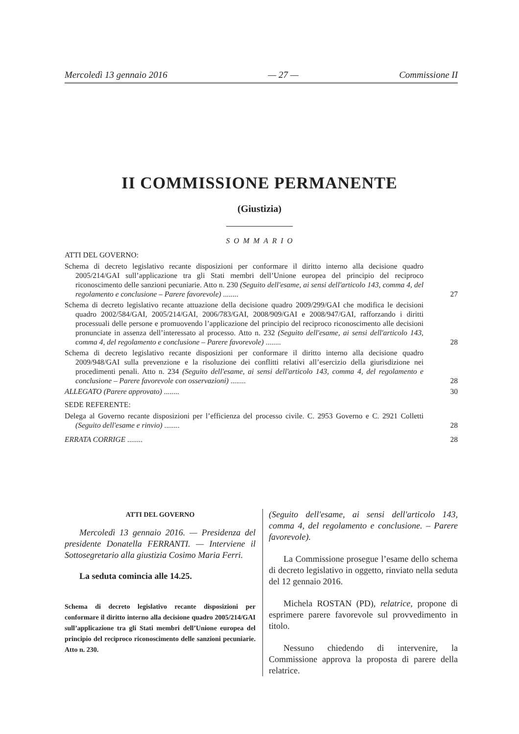Mercoledì 13 gennaio 2016 — 27 — Commissione II
II COMMISSIONE PERMANENTE
(Giustizia)
SOMMARIO
ATTI DEL GOVERNO:
Schema di decreto legislativo recante disposizioni per conformare il diritto interno alla decisione quadro 2005/214/GAI sull’applicazione tra gli Stati membri dell’Unione europea del principio del reciproco riconoscimento delle sanzioni pecuniarie. Atto n. 230 (Seguito dell'esame, ai sensi dell'articolo 143, comma 4, del regolamento e conclusione – Parere favorevole) ........ 27
Schema di decreto legislativo recante attuazione della decisione quadro 2009/299/GAI che modifica le decisioni quadro 2002/584/GAI, 2005/214/GAI, 2006/783/GAI, 2008/909/GAI e 2008/947/GAI, rafforzando i diritti processuali delle persone e promuovendo l’applicazione del principio del reciproco riconoscimento alle decisioni pronunciate in assenza dell’interessato al processo. Atto n. 232 (Seguito dell'esame, ai sensi dell'articolo 143, comma 4, del regolamento e conclusione – Parere favorevole) ........ 28
Schema di decreto legislativo recante disposizioni per conformare il diritto interno alla decisione quadro 2009/948/GAI sulla prevenzione e la risoluzione dei conflitti relativi all’esercizio della giurisdizione nei procedimenti penali. Atto n. 234 (Seguito dell'esame, ai sensi dell'articolo 143, comma 4, del regolamento e conclusione – Parere favorevole con osservazioni) ........ 28
ALLEGATO (Parere approvato) ........ 30
SEDE REFERENTE:
Delega al Governo recante disposizioni per l’efficienza del processo civile. C. 2953 Governo e C. 2921 Colletti (Seguito dell'esame e rinvio) ........ 28
ERRATA CORRIGE ........ 28
ATTI DEL GOVERNO
Mercoledì 13 gennaio 2016. — Presidenza del presidente Donatella FERRANTI. — Interviene il Sottosegretario alla giustizia Cosimo Maria Ferri.
La seduta comincia alle 14.25.
Schema di decreto legislativo recante disposizioni per conformare il diritto interno alla decisione quadro 2005/214/GAI sull’applicazione tra gli Stati membri dell’Unione europea del principio del reciproco riconoscimento delle sanzioni pecuniarie. Atto n. 230.
(Seguito dell'esame, ai sensi dell'articolo 143, comma 4, del regolamento e conclusione. – Parere favorevole).
La Commissione prosegue l’esame dello schema di decreto legislativo in oggetto, rinviato nella seduta del 12 gennaio 2016.
Michela ROSTAN (PD), relatrice, propone di esprimere parere favorevole sul provvedimento in titolo.
Nessuno chiedendo di intervenire, la Commissione approva la proposta di parere della relatrice.